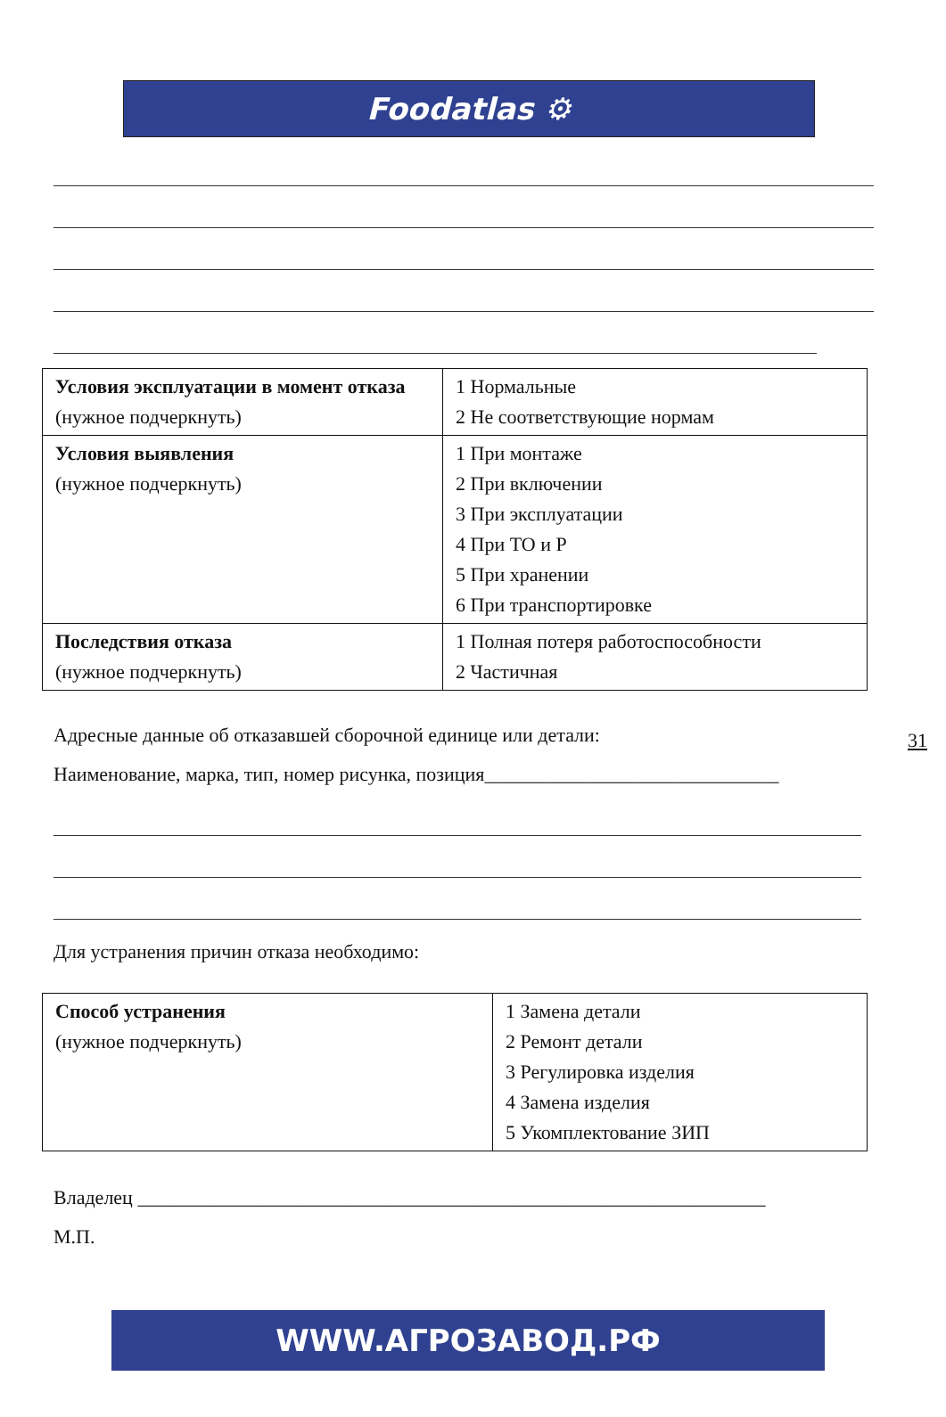Foodatlas ⚙
| Условия эксплуатации в момент отказа (нужное подчеркнуть) | 1 Нормальные 2 Не соответствующие нормам |
| Условия выявления (нужное подчеркнуть) | 1 При монтаже 2 При включении 3 При эксплуатации 4 При ТО и Р 5 При хранении 6 При транспортировке |
| Последствия отказа (нужное подчеркнуть) | 1 Полная потеря работоспособности 2 Частичная |
31
Адресные данные об отказавшей сборочной единице или детали:
Наименование, марка, тип, номер рисунка, позиция______________________________
Для устранения причин отказа необходимо:
| Способ устранения (нужное подчеркнуть) | 1 Замена детали 2 Ремонт детали 3 Регулировка изделия 4 Замена изделия 5 Укомплектование ЗИП |
Владелец ________________________________________________________________
М.П.
WWW.АГРОЗАВОД.РФ